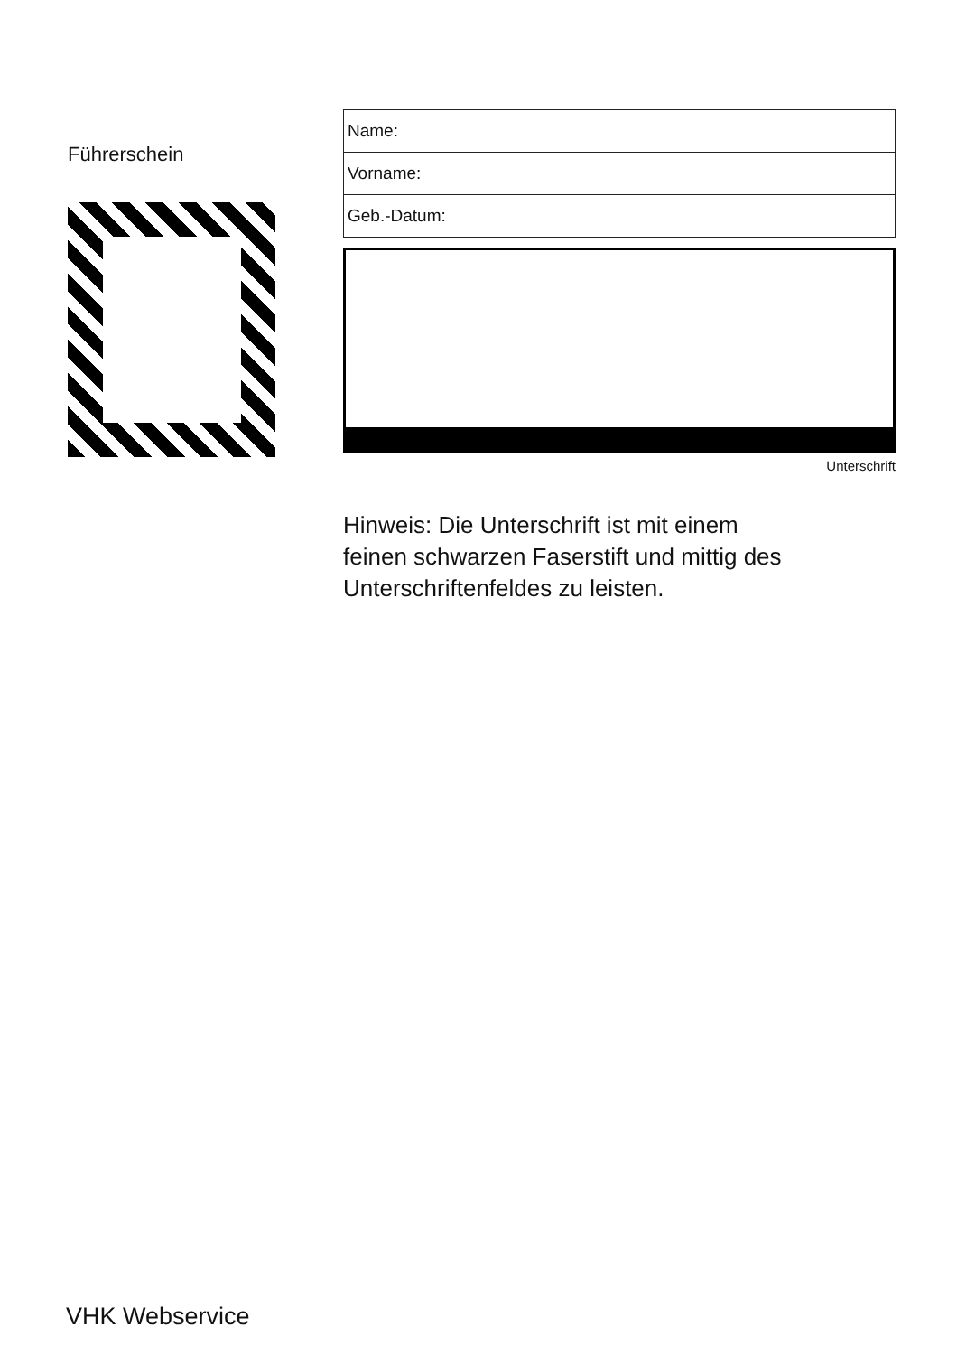Führerschein
| Name: |
| Vorname: |
| Geb.-Datum: |
Unterschrift
Hinweis: Die Unterschrift ist mit einem feinen schwarzen Faserstift und mittig des Unterschriftenfeldes zu leisten.
VHK Webservice